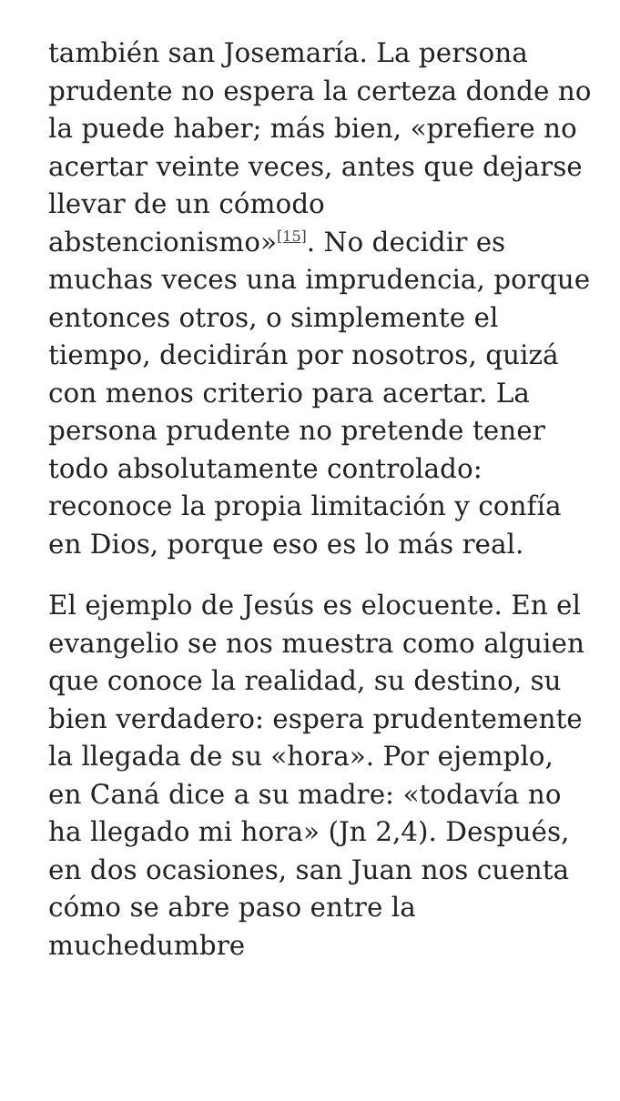también san Josemaría. La persona prudente no espera la certeza donde no la puede haber; más bien, «prefiere no acertar veinte veces, antes que dejarse llevar de un cómodo abstencionismo»<sup>[15]</sup>. No decidir es muchas veces una imprudencia, porque entonces otros, o simplemente el tiempo, decidirán por nosotros, quizá con menos criterio para acertar. La persona prudente no pretende tener todo absolutamente controlado: reconoce la propia limitación y confía en Dios, porque eso es lo más real.
El ejemplo de Jesús es elocuente. En el evangelio se nos muestra como alguien que conoce la realidad, su destino, su bien verdadero: espera prudentemente la llegada de su «hora». Por ejemplo, en Caná dice a su madre: «todavía no ha llegado mi hora» (Jn 2,4). Después, en dos ocasiones, san Juan nos cuenta cómo se abre paso entre la muchedumbre